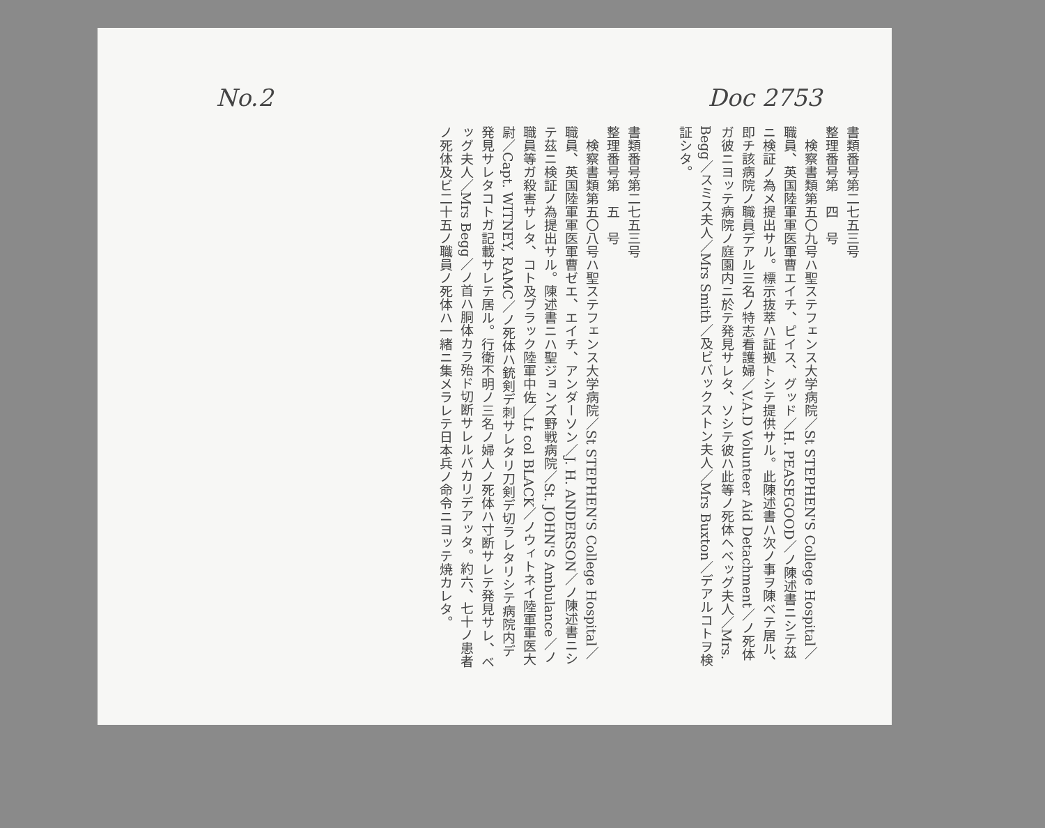No.2 Doc 2753
書類番号第二七五三号
整理番号第　四　号
　検察書類第五〇九号ハ聖ステフェンス大学病院／St STEPHEN'S College Hospital／職員、英国陸軍軍医軍曹エイチ、ピイス、グッド／H. PEASEGOOD／ノ陳述書ニシテ茲ニ検証ノ為メ提出サル。標示抜萃ハ証拠トシテ提供サル。此陳述書ハ次ノ事ヲ陳ベテ居ル、即チ該病院ノ職員デアル三名ノ特志看護婦／V.A.D Volunteer Aid Detachment／ノ死体ガ彼ニヨッテ病院ノ庭園内ニ於テ発見サレタ、ソシテ彼ハ此等ノ死体ヘベッグ夫人／Mrs. Begg／スミス夫人／Mrs Smith／及ビバックストン夫人／Mrs Buxton／デアルコトヲ検証シタ。
書類番号第二七五三号
整理番号第　五　号
　検察書類第五〇八号ハ聖ステフェンス大学病院／St STEPHEN'S College Hospital／職員、英国陸軍軍医軍曹ゼエ、エイチ、アンダーソン／J. H. ANDERSON／ノ陳述書ニシテ茲ニ検証ノ為提出サル。陳述書ニハ聖ジョンズ野戦病院／St. JOHN'S Ambulance／ノ職員等ガ殺害サレタ、コト及ブラック陸軍中佐／Lt col BLACK／ノウィトネイ陸軍軍医大尉／Capt. WITNEY, RAMC／ノ死体ハ銃剣デ刺サレタリ刀剣デ切ラレタリシテ病院内デ発見サレタコトガ記載サレテ居ル。行衛不明ノ三名ノ婦人ノ死体ハ寸断サレテ発見サレ、ベッグ夫人／Mrs Begg／ノ首ハ胴体カラ殆ド切断サレルバカリデアッタ。約六、七十ノ患者ノ死体及ビ二十五ノ職員ノ死体ハ一緒ニ集メラレテ日本兵ノ命令ニヨッテ焼カレタ。